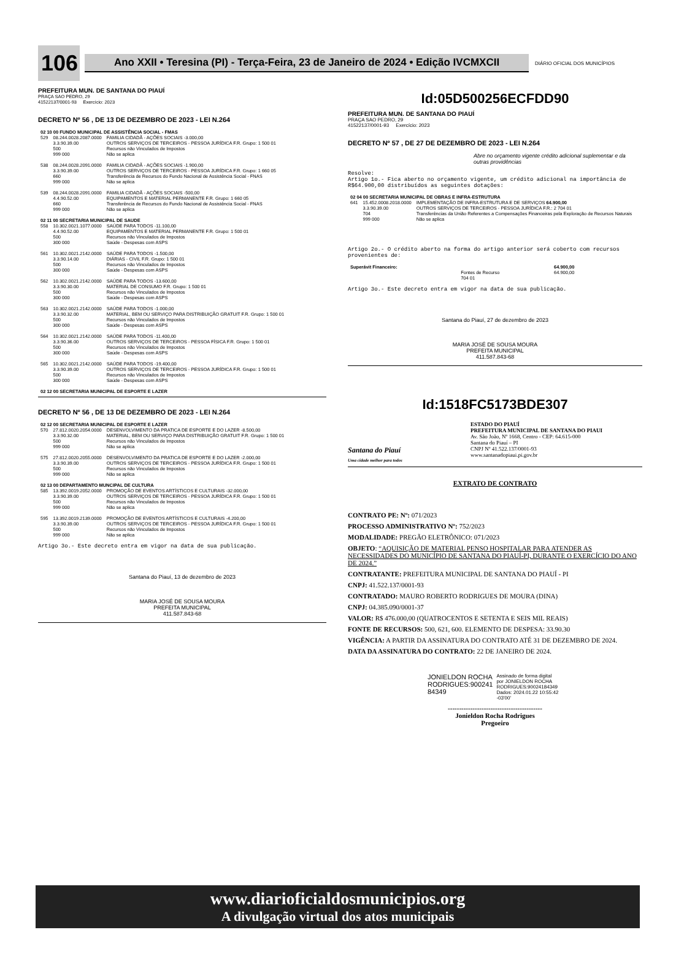106
Ano XXII • Teresina (PI) - Terça-Feira, 23 de Janeiro de 2024 • Edição IVCMXCII
DIÁRIO OFICIAL DOS MUNICÍPIOS
PREFEITURA MUN. DE SANTANA DO PIAUÍ
PRAÇA SAO PEDRO, 29
41522137/0001-93 Exercício: 2023
DECRETO Nº 56 , DE 13 DE DEZEMBRO DE 2023 - LEI N.264
| 02 10 00 FUNDO MUNICIPAL DE ASSISTÊNCIA SOCIAL - FMAS | | |
| 529 | 08.244.0028.2087.0000 3.3.90.39.00 500 999 000 | FAMILIA CIDADÃ - AÇÕES SOCIAIS -3.000,00 OUTROS SERVIÇOS DE TERCEIROS - PESSOA JURÍDICA F.R. Grupo: 1 500 01 Recursos não Vinculados de Impostos Não se aplica |
| 538 | 08.244.0028.2091.0000 3.3.90.39.00 660 999 000 | FAMILIA CIDADÃ - AÇÕES SOCIAIS -1.900,00 OUTROS SERVIÇOS DE TERCEIROS - PESSOA JURÍDICA F.R. Grupo: 1 660 05 Transferência de Recursos do Fundo Nacional de Assistência Social - FNAS Não se aplica |
| 539 | 08.244.0028.2091.0000 4.4.90.52.00 660 999 000 | FAMILIA CIDADÃ - AÇÕES SOCIAIS -500,00 EQUIPAMENTOS E MATERIAL PERMANENTE F.R. Grupo: 1 660 05 Transferência de Recursos do Fundo Nacional de Assistência Social - FNAS Não se aplica |
| 02 11 00 SECRETARIA MUNICIPAL DE SAUDE | | |
| 558 | 10.302.0021.1077.0000 4.4.90.52.00 500 300 000 | SAÚDE PARA TODOS -11.100,00 EQUIPAMENTOS E MATERIAL PERMANENTE F.R. Grupo: 1 500 01 Recursos não Vinculados de Impostos Saúde - Despesas com ASPS |
| 561 | 10.302.0021.2142.0000 3.3.90.14.00 500 300 000 | SAÚDE PARA TODOS -1.500,00 DIÁRIAS - CIVIL F.R. Grupo: 1 500 01 Recursos não Vinculados de Impostos Saúde - Despesas com ASPS |
| 562 | 10.302.0021.2142.0000 3.3.90.30.00 500 300 000 | SAÚDE PARA TODOS -13.600,00 MATERIAL DE CONSUMO F.R. Grupo: 1 500 01 Recursos não Vinculados de Impostos Saúde - Despesas com ASPS |
| 563 | 10.302.0021.2142.0000 3.3.90.32.00 500 300 000 | SAÚDE PARA TODOS -1.000,00 MATERIAL, BEM OU SERVIÇO PARA DISTRIBUIÇÃO GRATUIT F.R. Grupo: 1 500 01 Recursos não Vinculados de Impostos Saúde - Despesas com ASPS |
| 564 | 10.302.0021.2142.0000 3.3.90.36.00 500 300 000 | SAÚDE PARA TODOS -11.400,00 OUTROS SERVIÇOS DE TERCEIROS - PESSOA FÍSICA F.R. Grupo: 1 500 01 Recursos não Vinculados de Impostos Saúde - Despesas com ASPS |
| 565 | 10.302.0021.2142.0000 3.3.90.39.00 500 300 000 | SAÚDE PARA TODOS -19.400,00 OUTROS SERVIÇOS DE TERCEIROS - PESSOA JURÍDICA F.R. Grupo: 1 500 01 Recursos não Vinculados de Impostos Saúde - Despesas com ASPS |
| 02 12 00 SECRETARIA MUNICIPAL DE ESPORTE E LAZER | | |
DECRETO Nº 56 , DE 13 DE DEZEMBRO DE 2023 - LEI N.264
| 02 12 00 SECRETARIA MUNICIPAL DE ESPORTE E LAZER | | |
| 570 | 27.812.0020.2054.0000 3.3.90.32.00 500 999 000 | DESENVOLVIMENTO DA PRATICA DE ESPORTE E DO LAZER -8.500,00 MATERIAL, BEM OU SERVIÇO PARA DISTRIBUIÇÃO GRATUIT F.R. Grupo: 1 500 01 Recursos não Vinculados de Impostos Não se aplica |
| 575 | 27.812.0020.2055.0000 3.3.90.39.00 500 999 000 | DESENVOLVIMENTO DA PRATICA DE ESPORTE E DO LAZER -2.000,00 OUTROS SERVIÇOS DE TERCEIROS - PESSOA JURÍDICA F.R. Grupo: 1 500 01 Recursos não Vinculados de Impostos Não se aplica |
| 02 13 00 DEPARTAMENTO MUNCIPAL DE CULTURA | | |
| 585 | 13.392.0019.2052.0000 3.3.90.39.00 500 999 000 | PROMOÇÃO DE EVENTOS ARTÍSTICOS E CULTURAIS -32.000,00 OUTROS SERVIÇOS DE TERCEIROS - PESSOA JURÍDICA F.R. Grupo: 1 500 01 Recursos não Vinculados de Impostos Não se aplica |
| 595 | 13.392.0019.2139.0000 3.3.90.39.00 500 999 000 | PROMOÇÃO DE EVENTOS ARTÍSTICOS E CULTURAIS -4.200,00 OUTROS SERVIÇOS DE TERCEIROS - PESSOA JURÍDICA F.R. Grupo: 1 500 01 Recursos não Vinculados de Impostos Não se aplica |
Artigo 3o.- Este decreto entra em vigor na data de sua publicação.
Santana do Piauí, 13 de dezembro de 2023
MARIA JOSÉ DE SOUSA MOURA
PREFEITA MUNICIPAL
411.587.843-68
Id:05D500256ECFDD90
PREFEITURA MUN. DE SANTANA DO PIAUÍ
PRAÇA SAO PEDRO, 29
41522137/0001-93 Exercício: 2023
DECRETO Nº 57 , DE 27 DE DEZEMBRO DE 2023 - LEI N.264
Abre no orçamento vigente crédito adicional suplementar e da outras providências
Resolve:
Artigo 1o.- Fica aberto no orçamento vigente, um crédito adicional na importância de R$64.900,00 distribuídos as seguintes dotações:
| 02 04 00 SECRETARIA MUNICIPAL DE OBRAS E INFRA-ESTRUTURA | | |
| 641 | 15.452.0008.2018.0000 3.3.90.39.00 704 999 000 | IMPLEMENTAÇÃO DE INFRA-ESTRUTURA E DE SERVIÇOS 64.900,00 OUTROS SERVIÇOS DE TERCEIROS - PESSOA JURÍDICA F.R.: 2 704 01 Transferências da União Referentes a Compensações Financeiras pela Exploração de Recursos Naturais Não se aplica |
Artigo 2o.- O crédito aberto na forma do artigo anterior será coberto com recursos provenientes de:
| Superávit Financeiro: | | 64.900,00 |
| | Fontes de Recurso 704 01 | 64.900,00 |
Artigo 3o.- Este decreto entra em vigor na data de sua publicação.
Santana do Piauí, 27 de dezembro de 2023
MARIA JOSÉ DE SOUSA MOURA
PREFEITA MUNICIPAL
411.587.843-68
Id:1518FC5173BDE307
Santana do Piauí
Uma cidade melhor para todos
ESTADO DO PIAUÍ
PREFEITURA MUNICIPAL DE SANTANA DO PIAUI
Av. São João, Nº 1668, Centro - CEP: 64.615-000
Santana do Piauí – PI
CNPJ Nº 41.522.137/0001-93
www.santanadopiaui.pi.gov.br
EXTRATO DE CONTRATO
CONTRATO PE: Nº: 071/2023
PROCESSO ADMINISTRATIVO Nº: 752/2023
MODALIDADE: PREGÃO ELETRÔNICO: 071/2023
OBJETO: “AQUISIÇÃO DE MATERIAL PENSO HOSPITALAR PARA ATENDER AS NECESSIDADES DO MUNICÍPIO DE SANTANA DO PIAUÍ-PI, DURANTE O EXERCÍCIO DO ANO DE 2024.”
CONTRATANTE: PREFEITURA MUNICIPAL DE SANTANA DO PIAUÍ - PI
CNPJ: 41.522.137/0001-93
CONTRATADO: MAURO ROBERTO RODRIGUES DE MOURA (DINA)
CNPJ: 04.385.090/0001-37
VALOR: R$ 476.000,00 (QUATROCENTOS E SETENTA E SEIS MIL REAIS)
FONTE DE RECURSOS: 500, 621, 600. ELEMENTO DE DESPESA: 33.90.30
VIGÊNCIA: A PARTIR DA ASSINATURA DO CONTRATO ATÉ 31 DE DEZEMBRO DE 2024.
DATA DA ASSINATURA DO CONTRATO: 22 DE JANEIRO DE 2024.
JONIELDON ROCHA
RODRIGUES:900241
84349
Assinado de forma digital
por JONIELDON ROCHA
RODRIGUES:90024184349
Dados: 2024.01.22 10:55:42
-03'00'
------------------------------------------
Jonieldon Rocha Rodrigues
Pregoeiro
www.diarioficialdosmunicipios.org
A divulgação virtual dos atos municipais